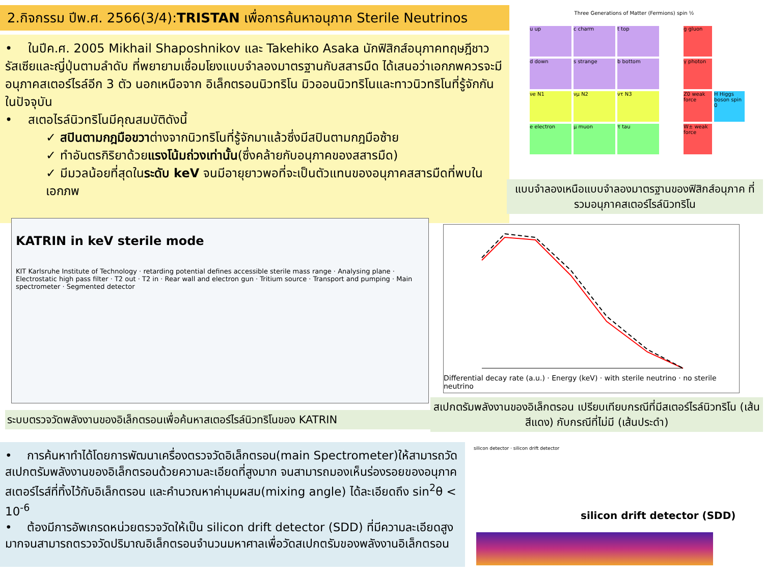2.กิจกรรม ปีพ.ศ. 2566(3/4):TRISTAN เพื่อการค้นหาอนุภาค Sterile Neutrinos
• ในปีค.ศ. 2005 Mikhail Shaposhnikov และ Takehiko Asaka นักฟิสิกส์อนุภาคทฤษฎีชาวรัสเซียและญี่ปุ่นตามลำดับ ที่พยายามเชื่อมโยงแบบจำลองมาตรฐานกับสสารมืด ได้เสนอว่าเอกภพควรจะมีอนุภาคสเตอร์ไรล์อีก 3 ตัว นอกเหนือจาก อิเล็กตรอนนิวทริโน มิวออนนิวทริโนและทาวนิวทริโนที่รู้จักกันในปัจจุบัน
• สเตอไรล์นิวทริโนมีคุณสมบัติดังนี้
✓ สปินตามกฎมือขวาต่างจากนิวทริโนที่รู้จักมาแล้วซึ่งมีสปินตามกฎมือซ้าย
✓ ทำอันตรกิริยาด้วยแรงโน้มถ่วงเท่านั้น(ซึ่งคล้ายกับอนุภาคของสสารมืด)
✓ มีมวลน้อยที่สุดในระดับ keV จนมีอายุยาวพอที่จะเป็นตัวแทนของอนุภาคสสารมืดที่พบในเอกภพ
Three Generations of Matter (Fermions) spin ½
u up
c charm
t top
g gluon
d down
s strange
b bottom
γ photon
νe N1
νμ N2
ντ N3
Z0 weak force
H Higgs boson spin 0
e electron
μ muon
τ tau
W± weak force
แบบจำลองเหนือแบบจำลองมาตรฐานของฟิสิกส์อนุภาค ที่รวมอนุภาคสเตอร์ไรล์นิวทริโน
KATRIN in keV sterile mode
KIT Karlsruhe Institute of Technology · retarding potential defines accessible sterile mass range · Analysing plane · Electrostatic high pass filter · T2 out · T2 in · Rear wall and electron gun · Tritium source · Transport and pumping · Main spectrometer · Segmented detector
ระบบตรวจวัดพลังงานของอิเล็กตรอนเพื่อค้นหาสเตอร์ไรล์นิวทริโนของ KATRIN
Differential decay rate (a.u.) · Energy (keV) · with sterile neutrino · no sterile neutrino
สเปกตรัมพลังงานของอิเล็กตรอน เปรียบเทียบกรณีที่มีสเตอร์ไรล์นิวทริโน (เส้นสีแดง) กับกรณีที่ไม่มี (เส้นประดำ)
• การค้นหาทำได้โดยการพัฒนาเครื่องตรวจวัดอิเล็กตรอน(main Spectrometer)ให้สามารถวัดสเปกตรัมพลังงานของอิเล็กตรอนด้วยความละเอียดที่สูงมาก จนสามารถมองเห็นร่องรอยของอนุภาคสเตอร์ไรส์ที่ทิ้งไว้กับอิเล็กตรอน และคำนวณหาค่ามุมผสม(mixing angle) ได้ละเอียดถึง sin<sup>2</sup>θ < 10<sup>-6</sup>
• ต้องมีการอัพเกรดหน่วยตรวจวัดให้เป็น silicon drift detector (SDD) ที่มีความละเอียดสูงมากจนสามารถตรวจวัดปริมาณอิเล็กตรอนจำนวนมหาศาลเพื่อวัดสเปกตรัมของพลังงานอิเล็กตรอน
silicon detector · silicon drift detector
silicon drift detector (SDD)